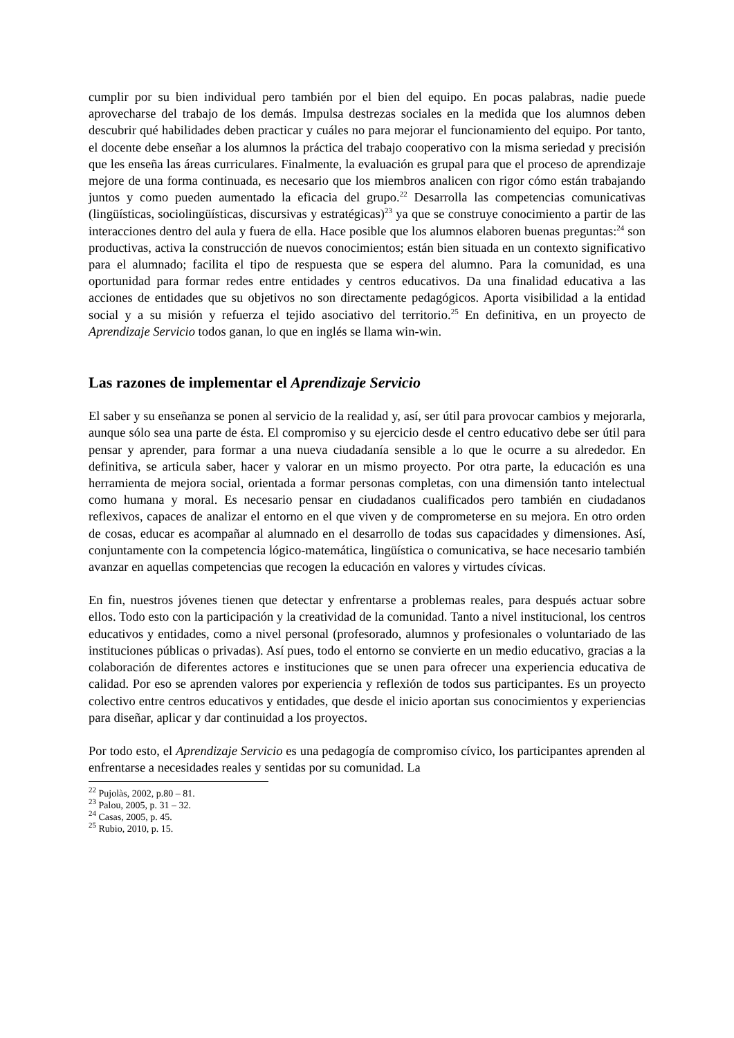cumplir por su bien individual pero también por el bien del equipo. En pocas palabras, nadie puede aprovecharse del trabajo de los demás. Impulsa destrezas sociales en la medida que los alumnos deben descubrir qué habilidades deben practicar y cuáles no para mejorar el funcionamiento del equipo. Por tanto, el docente debe enseñar a los alumnos la práctica del trabajo cooperativo con la misma seriedad y precisión que les enseña las áreas curriculares. Finalmente, la evaluación es grupal para que el proceso de aprendizaje mejore de una forma continuada, es necesario que los miembros analicen con rigor cómo están trabajando juntos y como pueden aumentado la eficacia del grupo.<sup>22</sup> Desarrolla las competencias comunicativas (lingüísticas, sociolingüísticas, discursivas y estratégicas)<sup>23</sup> ya que se construye conocimiento a partir de las interacciones dentro del aula y fuera de ella. Hace posible que los alumnos elaboren buenas preguntas:<sup>24</sup> son productivas, activa la construcción de nuevos conocimientos; están bien situada en un contexto significativo para el alumnado; facilita el tipo de respuesta que se espera del alumno. Para la comunidad, es una oportunidad para formar redes entre entidades y centros educativos. Da una finalidad educativa a las acciones de entidades que su objetivos no son directamente pedagógicos. Aporta visibilidad a la entidad social y a su misión y refuerza el tejido asociativo del territorio.<sup>25</sup> En definitiva, en un proyecto de Aprendizaje Servicio todos ganan, lo que en inglés se llama win-win.
Las razones de implementar el Aprendizaje Servicio
El saber y su enseñanza se ponen al servicio de la realidad y, así, ser útil para provocar cambios y mejorarla, aunque sólo sea una parte de ésta. El compromiso y su ejercicio desde el centro educativo debe ser útil para pensar y aprender, para formar a una nueva ciudadanía sensible a lo que le ocurre a su alrededor. En definitiva, se articula saber, hacer y valorar en un mismo proyecto. Por otra parte, la educación es una herramienta de mejora social, orientada a formar personas completas, con una dimensión tanto intelectual como humana y moral. Es necesario pensar en ciudadanos cualificados pero también en ciudadanos reflexivos, capaces de analizar el entorno en el que viven y de comprometerse en su mejora. En otro orden de cosas, educar es acompañar al alumnado en el desarrollo de todas sus capacidades y dimensiones. Así, conjuntamente con la competencia lógico-matemática, lingüística o comunicativa, se hace necesario también avanzar en aquellas competencias que recogen la educación en valores y virtudes cívicas.
En fin, nuestros jóvenes tienen que detectar y enfrentarse a problemas reales, para después actuar sobre ellos. Todo esto con la participación y la creatividad de la comunidad. Tanto a nivel institucional, los centros educativos y entidades, como a nivel personal (profesorado, alumnos y profesionales o voluntariado de las instituciones públicas o privadas). Así pues, todo el entorno se convierte en un medio educativo, gracias a la colaboración de diferentes actores e instituciones que se unen para ofrecer una experiencia educativa de calidad. Por eso se aprenden valores por experiencia y reflexión de todos sus participantes. Es un proyecto colectivo entre centros educativos y entidades, que desde el inicio aportan sus conocimientos y experiencias para diseñar, aplicar y dar continuidad a los proyectos.
Por todo esto, el Aprendizaje Servicio es una pedagogía de compromiso cívico, los participantes aprenden al enfrentarse a necesidades reales y sentidas por su comunidad. La
<sup>22</sup> Pujolàs, 2002, p.80 – 81.
<sup>23</sup> Palou, 2005, p. 31 – 32.
<sup>24</sup> Casas, 2005, p. 45.
<sup>25</sup> Rubio, 2010, p. 15.